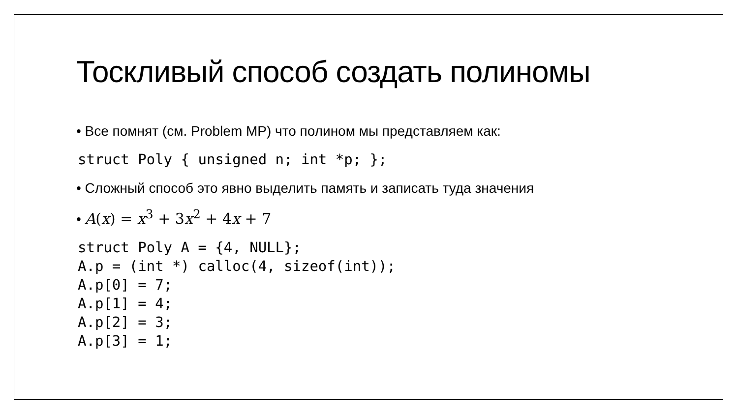Тоскливый способ создать полиномы
• Все помнят (см. Problem MP) что полином мы представляем как:
struct Poly { unsigned n; int *p; };
• Сложный способ это явно выделить память и записать туда значения
• A(x) = x<sup>3</sup> + 3x<sup>2</sup> + 4x + 7
struct Poly A = {4, NULL};
A.p = (int *) calloc(4, sizeof(int));
A.p[0] = 7;
A.p[1] = 4;
A.p[2] = 3;
A.p[3] = 1;